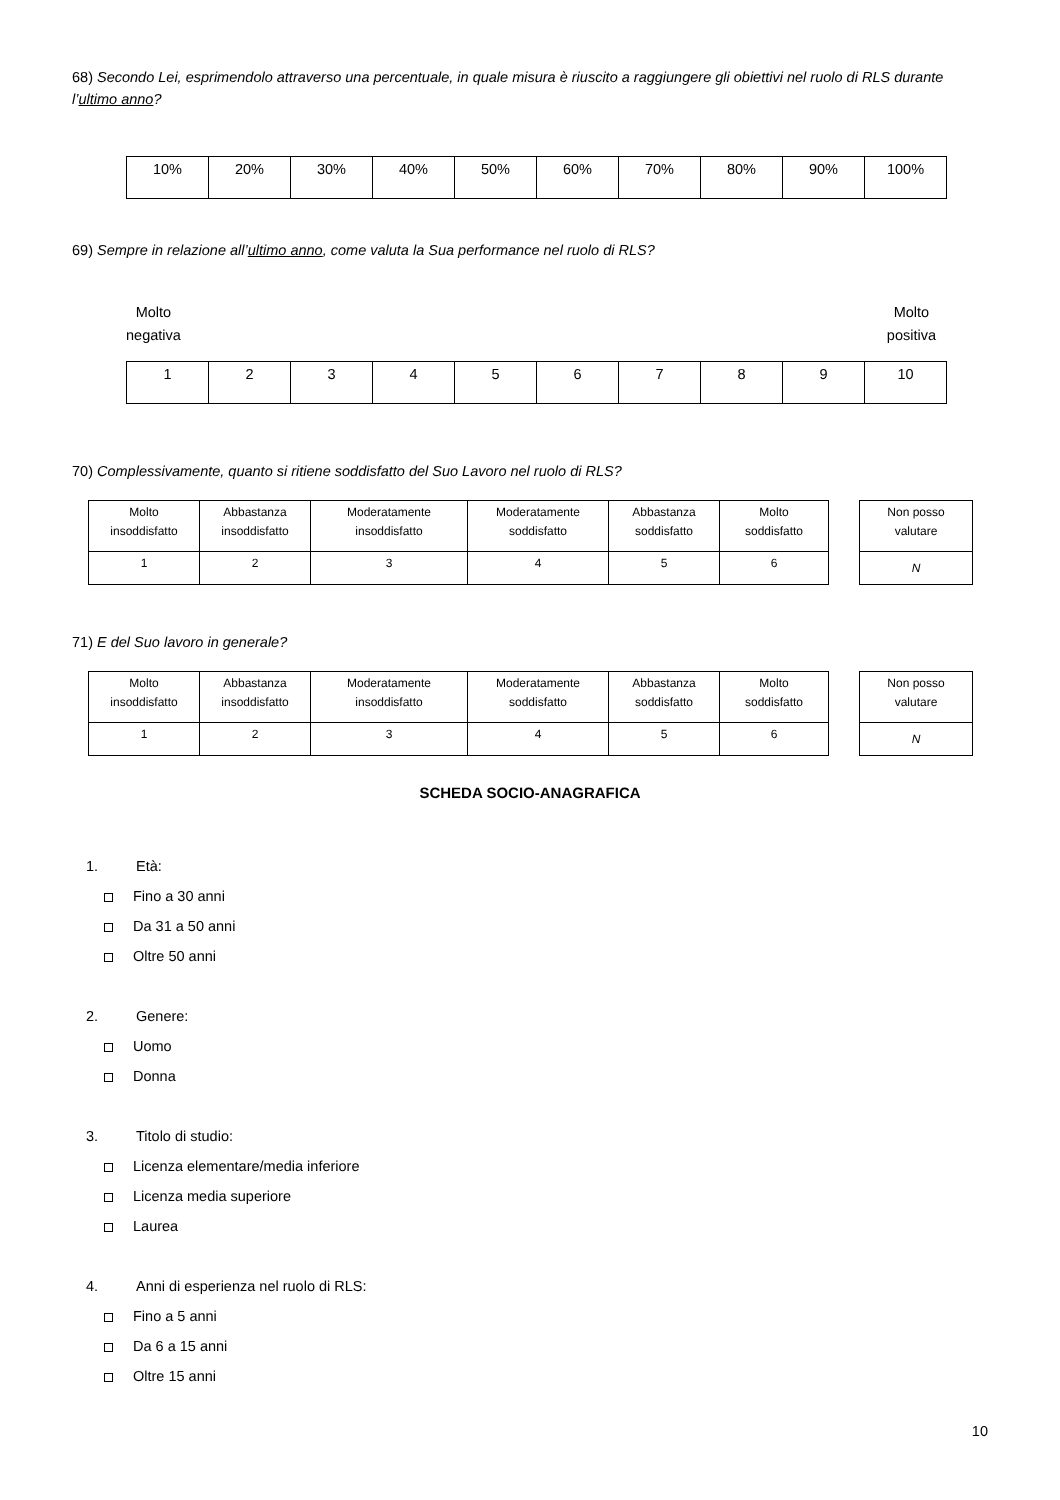68) Secondo Lei, esprimendolo attraverso una percentuale, in quale misura è riuscito a raggiungere gli obiettivi nel ruolo di RLS durante l’ultimo anno?
| 10% | 20% | 30% | 40% | 50% | 60% | 70% | 80% | 90% | 100% |
69) Sempre in relazione all’ultimo anno, come valuta la Sua performance nel ruolo di RLS?
Molto
negativa
Molto
positiva
| 1 | 2 | 3 | 4 | 5 | 6 | 7 | 8 | 9 | 10 |
70) Complessivamente, quanto si ritiene soddisfatto del Suo Lavoro nel ruolo di RLS?
| Molto insoddisfatto | Abbastanza insoddisfatto | Moderatamente insoddisfatto | Moderatamente soddisfatto | Abbastanza soddisfatto | Molto soddisfatto |
| 1 | 2 | 3 | 4 | 5 | 6 |
| Non posso valutare |
| N |
71) E del Suo lavoro in generale?
| Molto insoddisfatto | Abbastanza insoddisfatto | Moderatamente insoddisfatto | Moderatamente soddisfatto | Abbastanza soddisfatto | Molto soddisfatto |
| 1 | 2 | 3 | 4 | 5 | 6 |
| Non posso valutare |
| N |
SCHEDA SOCIO-ANAGRAFICA
1. Età:
Fino a 30 anni
Da 31 a 50 anni
Oltre 50 anni
2. Genere:
Uomo
Donna
3. Titolo di studio:
Licenza elementare/media inferiore
Licenza media superiore
Laurea
4. Anni di esperienza nel ruolo di RLS:
Fino a 5 anni
Da 6 a 15 anni
Oltre 15 anni
10